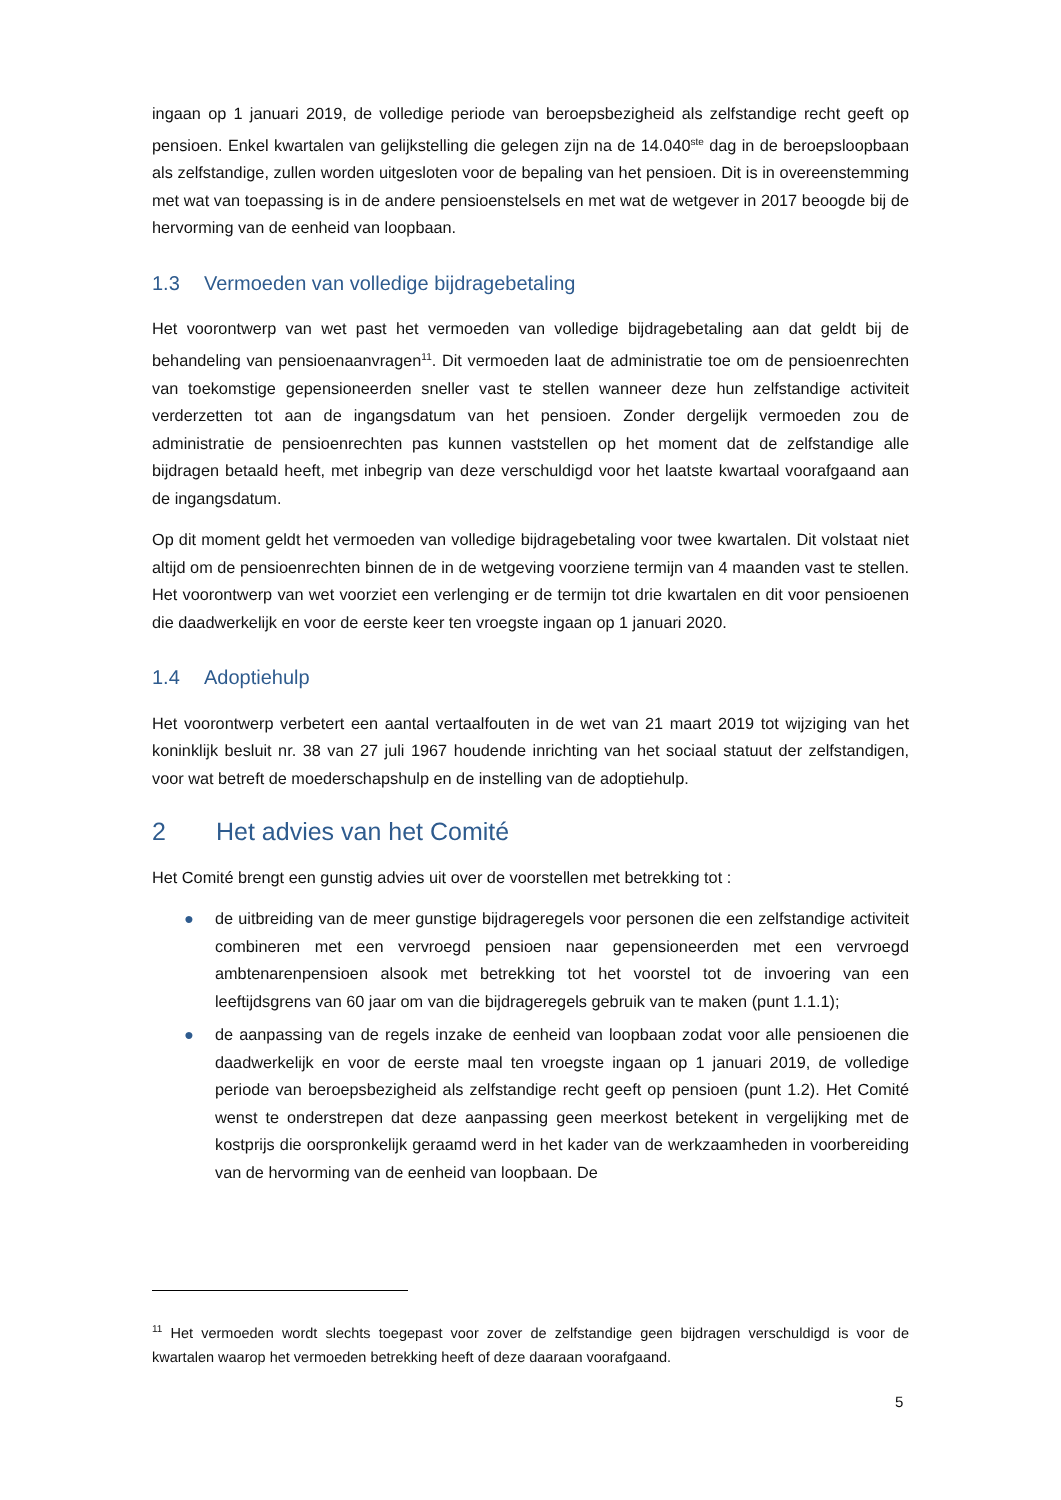ingaan op 1 januari 2019, de volledige periode van beroepsbezigheid als zelfstandige recht geeft op pensioen. Enkel kwartalen van gelijkstelling die gelegen zijn na de 14.040<sup>ste</sup> dag in de beroepsloopbaan als zelfstandige, zullen worden uitgesloten voor de bepaling van het pensioen. Dit is in overeenstemming met wat van toepassing is in de andere pensioenstelsels en met wat de wetgever in 2017 beoogde bij de hervorming van de eenheid van loopbaan.
1.3 Vermoeden van volledige bijdragebetaling
Het voorontwerp van wet past het vermoeden van volledige bijdragebetaling aan dat geldt bij de behandeling van pensioenaanvragen<sup>11</sup>. Dit vermoeden laat de administratie toe om de pensioenrechten van toekomstige gepensioneerden sneller vast te stellen wanneer deze hun zelfstandige activiteit verderzetten tot aan de ingangsdatum van het pensioen. Zonder dergelijk vermoeden zou de administratie de pensioenrechten pas kunnen vaststellen op het moment dat de zelfstandige alle bijdragen betaald heeft, met inbegrip van deze verschuldigd voor het laatste kwartaal voorafgaand aan de ingangsdatum.
Op dit moment geldt het vermoeden van volledige bijdragebetaling voor twee kwartalen. Dit volstaat niet altijd om de pensioenrechten binnen de in de wetgeving voorziene termijn van 4 maanden vast te stellen. Het voorontwerp van wet voorziet een verlenging er de termijn tot drie kwartalen en dit voor pensioenen die daadwerkelijk en voor de eerste keer ten vroegste ingaan op 1 januari 2020.
1.4 Adoptiehulp
Het voorontwerp verbetert een aantal vertaalfouten in de wet van 21 maart 2019 tot wijziging van het koninklijk besluit nr. 38 van 27 juli 1967 houdende inrichting van het sociaal statuut der zelfstandigen, voor wat betreft de moederschapshulp en de instelling van de adoptiehulp.
2 Het advies van het Comité
Het Comité brengt een gunstig advies uit over de voorstellen met betrekking tot :
● de uitbreiding van de meer gunstige bijdrageregels voor personen die een zelfstandige activiteit combineren met een vervroegd pensioen naar gepensioneerden met een vervroegd ambtenarenpensioen alsook met betrekking tot het voorstel tot de invoering van een leeftijdsgrens van 60 jaar om van die bijdrageregels gebruik van te maken (punt 1.1.1);
● de aanpassing van de regels inzake de eenheid van loopbaan zodat voor alle pensioenen die daadwerkelijk en voor de eerste maal ten vroegste ingaan op 1 januari 2019, de volledige periode van beroepsbezigheid als zelfstandige recht geeft op pensioen (punt 1.2). Het Comité wenst te onderstrepen dat deze aanpassing geen meerkost betekent in vergelijking met de kostprijs die oorspronkelijk geraamd werd in het kader van de werkzaamheden in voorbereiding van de hervorming van de eenheid van loopbaan. De
<sup>11</sup> Het vermoeden wordt slechts toegepast voor zover de zelfstandige geen bijdragen verschuldigd is voor de kwartalen waarop het vermoeden betrekking heeft of deze daaraan voorafgaand.
5